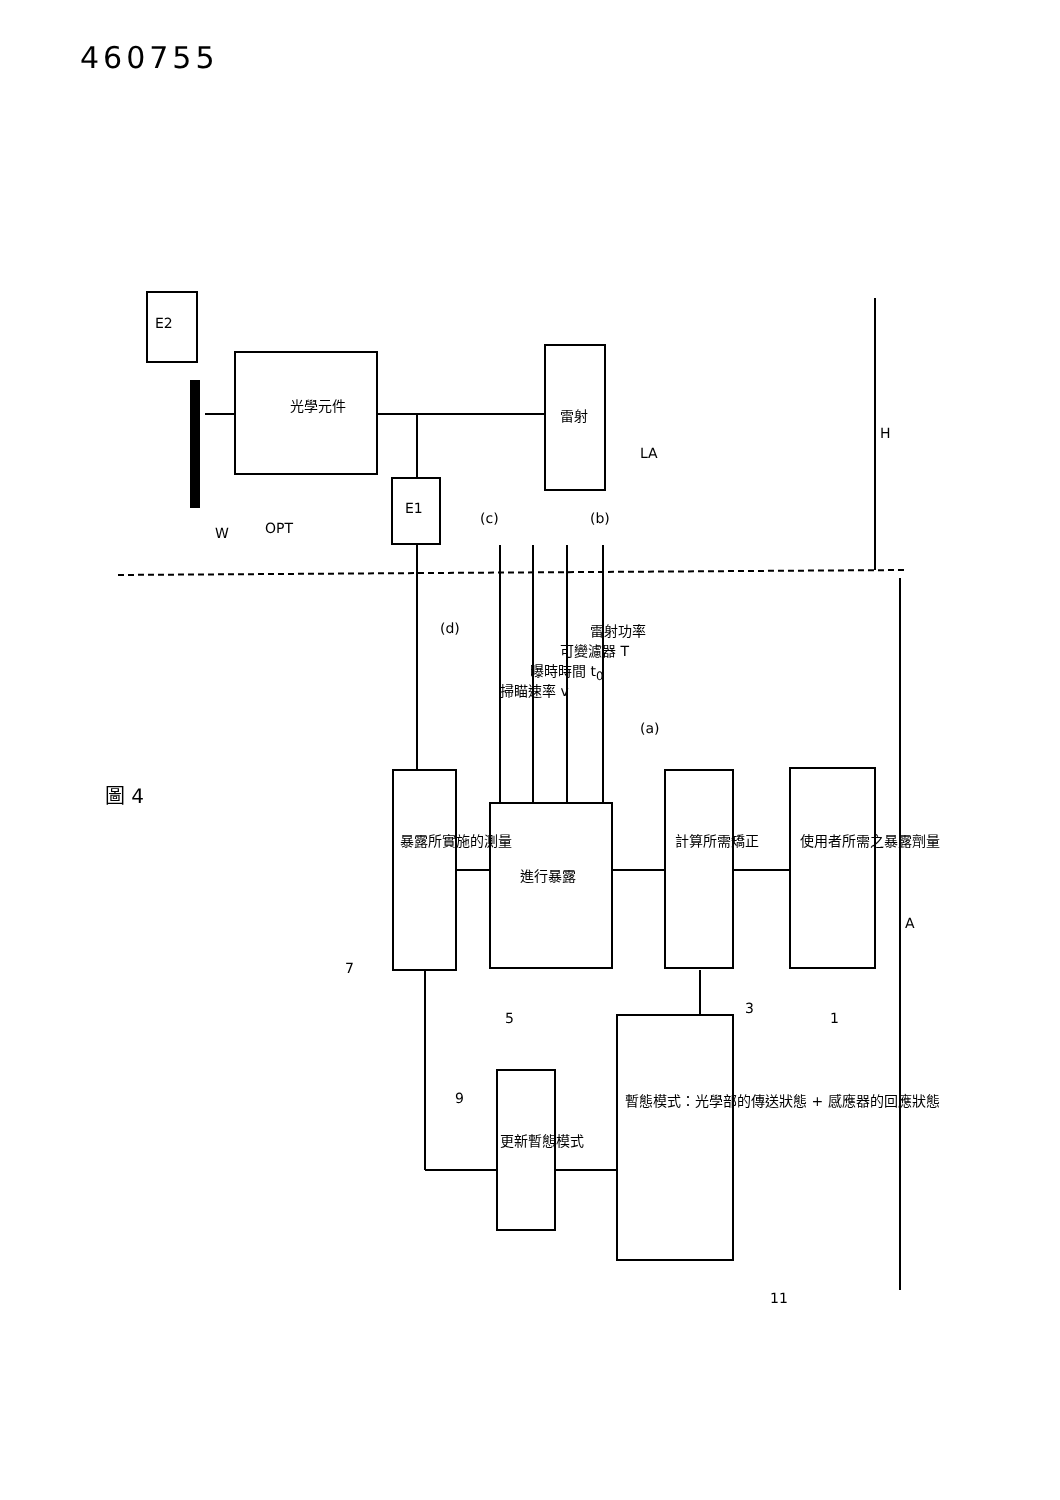460755
E2
光學元件
雷射
E1
LA
OPT
W
H
A
(c) (b)
(a)
(d) 雷射功率
可變濾器 T
曝時時間 t<sub>0</sub>
掃瞄速率 v
使用者所需之暴露劑量
計算所需矯正
進行暴露
暴露所實施的測量
更新暫態模式
暫態模式：光學部的傳送狀態 + 感應器的回應狀態
1
3
5
7
9
11
圖 4